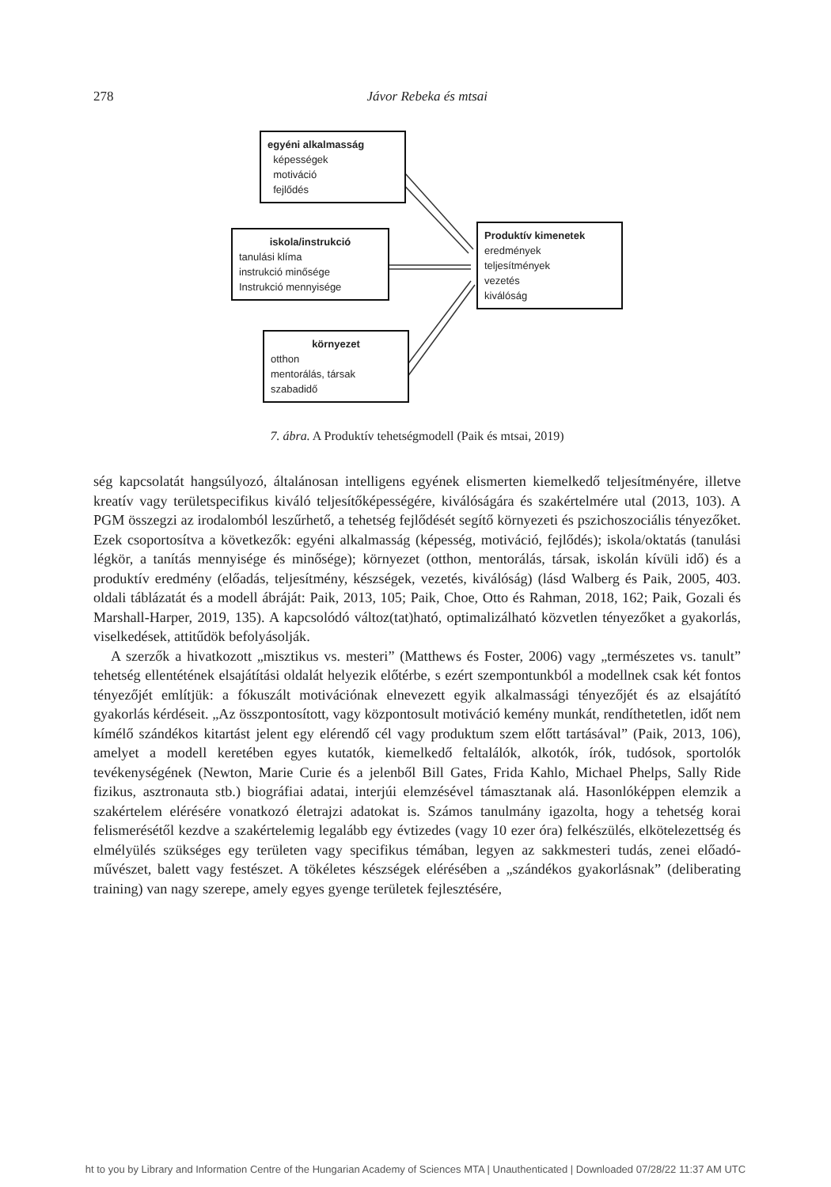278
Jávor Rebeka és mtsai
egyéni alkalmasság
képességek
motiváció
fejlődés
iskola/instrukció
tanulási klíma
instrukció minősége
Instrukció mennyisége
Produktív kimenetek
eredmények
teljesítmények
vezetés
kiválóság
környezet
otthon
mentorálás, társak
szabadidő
7. ábra. A Produktív tehetségmodell (Paik és mtsai, 2019)
ség kapcsolatát hangsúlyozó, általánosan intelligens egyének elismerten kiemelkedő teljesítményére, illetve kreatív vagy területspecifikus kiváló teljesítőképességére, kiválóságára és szakértelmére utal (2013, 103). A PGM összegzi az irodalomból leszűrhető, a tehetség fejlődését segítő környezeti és pszichoszociális tényezőket. Ezek csoportosítva a következők: egyéni alkalmasság (képesség, motiváció, fejlődés); iskola/oktatás (tanulási légkör, a tanítás mennyisége és minősége); környezet (otthon, mentorálás, társak, iskolán kívüli idő) és a produktív eredmény (előadás, teljesítmény, készségek, vezetés, kiválóság) (lásd Walberg és Paik, 2005, 403. oldali táblázatát és a modell ábráját: Paik, 2013, 105; Paik, Choe, Otto és Rahman, 2018, 162; Paik, Gozali és Marshall-Harper, 2019, 135). A kapcsolódó változ(tat)ható, optimalizálható közvetlen tényezőket a gyakorlás, viselkedések, attitűdök befolyásolják.
A szerzők a hivatkozott „misztikus vs. mesteri” (Matthews és Foster, 2006) vagy „természetes vs. tanult” tehetség ellentétének elsajátítási oldalát helyezik előtérbe, s ezért szempontunkból a modellnek csak két fontos tényezőjét említjük: a fókuszált motivációnak elnevezett egyik alkalmassági tényezőjét és az elsajátító gyakorlás kérdéseit. „Az összpontosított, vagy központosult motiváció kemény munkát, rendíthetetlen, időt nem kímélő szándékos kitartást jelent egy elérendő cél vagy produktum szem előtt tartásával” (Paik, 2013, 106), amelyet a modell keretében egyes kutatók, kiemelkedő feltalálók, alkotók, írók, tudósok, sportolók tevékenységének (Newton, Marie Curie és a jelenből Bill Gates, Frida Kahlo, Michael Phelps, Sally Ride fizikus, asztronauta stb.) biográfiai adatai, interjúi elemzésével támasztanak alá. Hasonlóképpen elemzik a szakértelem elérésére vonatkozó életrajzi adatokat is. Számos tanulmány igazolta, hogy a tehetség korai felismerésétől kezdve a szakértelemig legalább egy évtizedes (vagy 10 ezer óra) felkészülés, elkötelezettség és elmélyülés szükséges egy területen vagy specifikus témában, legyen az sakkmesteri tudás, zenei előadó-művészet, balett vagy festészet. A tökéletes készségek elérésében a „szándékos gyakorlásnak” (deliberating training) van nagy szerepe, amely egyes gyenge területek fejlesztésére,
ht to you by Library and Information Centre of the Hungarian Academy of Sciences MTA | Unauthenticated | Downloaded 07/28/22 11:37 AM UTC